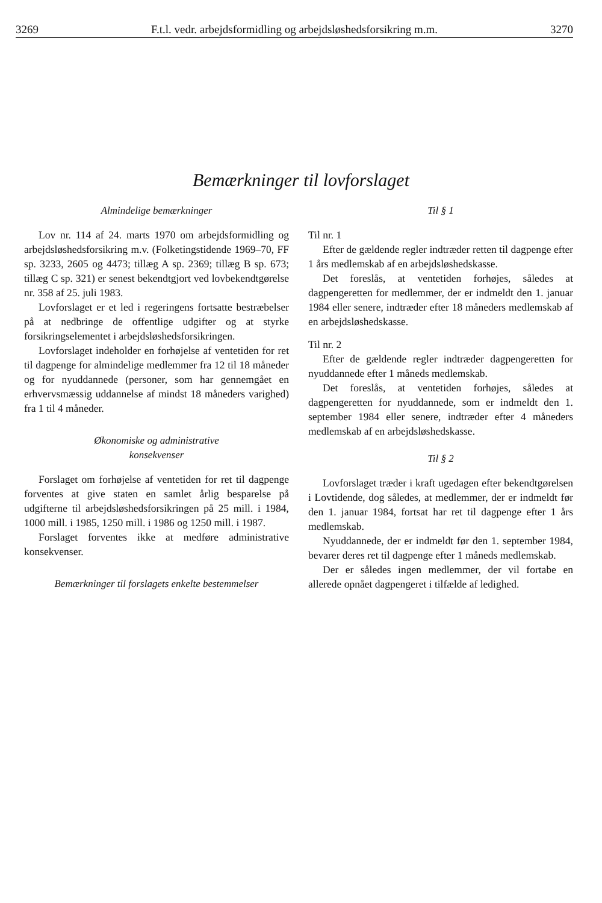3269 F.t.l. vedr. arbejdsformidling og arbejdsløshedsforsikring m.m. 3270
Bemærkninger til lovforslaget
Almindelige bemærkninger
Lov nr. 114 af 24. marts 1970 om arbejdsformidling og arbejdsløshedsforsikring m.v. (Folketingstidende 1969–70, FF sp. 3233, 2605 og 4473; tillæg A sp. 2369; tillæg B sp. 673; tillæg C sp. 321) er senest bekendtgjort ved lovbekendtgørelse nr. 358 af 25. juli 1983.
Lovforslaget er et led i regeringens fortsatte bestræbelser på at nedbringe de offentlige udgifter og at styrke forsikringselementet i arbejdsløshedsforsikringen.
Lovforslaget indeholder en forhøjelse af ventetiden for ret til dagpenge for almindelige medlemmer fra 12 til 18 måneder og for nyuddannede (personer, som har gennemgået en erhvervsmæssig uddannelse af mindst 18 måneders varighed) fra 1 til 4 måneder.
Økonomiske og administrative
konsekvenser
Forslaget om forhøjelse af ventetiden for ret til dagpenge forventes at give staten en samlet årlig besparelse på udgifterne til arbejdsløshedsforsikringen på 25 mill. i 1984, 1000 mill. i 1985, 1250 mill. i 1986 og 1250 mill. i 1987.
Forslaget forventes ikke at medføre administrative konsekvenser.
Bemærkninger til forslagets enkelte bestemmelser
Til § 1
Til nr. 1
Efter de gældende regler indtræder retten til dagpenge efter 1 års medlemskab af en arbejdsløshedskasse.
Det foreslås, at ventetiden forhøjes, således at dagpengeretten for medlemmer, der er indmeldt den 1. januar 1984 eller senere, indtræder efter 18 måneders medlemskab af en arbejdsløshedskasse.
Til nr. 2
Efter de gældende regler indtræder dagpengeretten for nyuddannede efter 1 måneds medlemskab.
Det foreslås, at ventetiden forhøjes, således at dagpengeretten for nyuddannede, som er indmeldt den 1. september 1984 eller senere, indtræder efter 4 måneders medlemskab af en arbejdsløshedskasse.
Til § 2
Lovforslaget træder i kraft ugedagen efter bekendtgørelsen i Lovtidende, dog således, at medlemmer, der er indmeldt før den 1. januar 1984, fortsat har ret til dagpenge efter 1 års medlemskab.
Nyuddannede, der er indmeldt før den 1. september 1984, bevarer deres ret til dagpenge efter 1 måneds medlemskab.
Der er således ingen medlemmer, der vil fortabe en allerede opnået dagpengeret i tilfælde af ledighed.